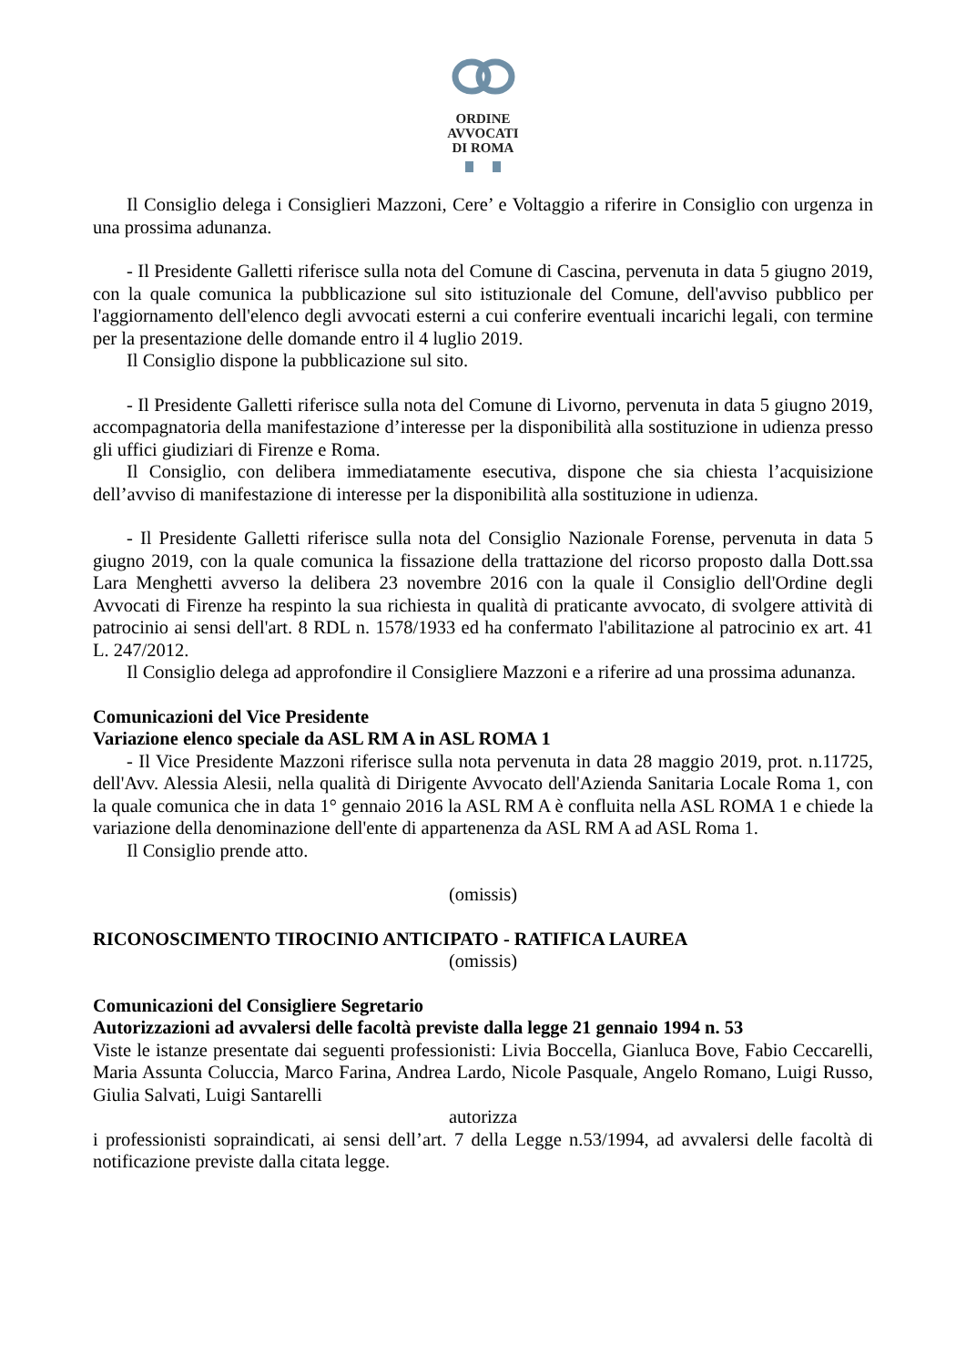ORDINE
AVVOCATI
DI ROMA
Il Consiglio delega i Consiglieri Mazzoni, Cere’ e Voltaggio a riferire in Consiglio con urgenza in una prossima adunanza.
- Il Presidente Galletti riferisce sulla nota del Comune di Cascina, pervenuta in data 5 giugno 2019, con la quale comunica la pubblicazione sul sito istituzionale del Comune, dell'avviso pubblico per l'aggiornamento dell'elenco degli avvocati esterni a cui conferire eventuali incarichi legali, con termine per la presentazione delle domande entro il 4 luglio 2019.
Il Consiglio dispone la pubblicazione sul sito.
- Il Presidente Galletti riferisce sulla nota del Comune di Livorno, pervenuta in data 5 giugno 2019, accompagnatoria della manifestazione d’interesse per la disponibilità alla sostituzione in udienza presso gli uffici giudiziari di Firenze e Roma.
Il Consiglio, con delibera immediatamente esecutiva, dispone che sia chiesta l’acquisizione dell’avviso di manifestazione di interesse per la disponibilità alla sostituzione in udienza.
- Il Presidente Galletti riferisce sulla nota del Consiglio Nazionale Forense, pervenuta in data 5 giugno 2019, con la quale comunica la fissazione della trattazione del ricorso proposto dalla Dott.ssa Lara Menghetti avverso la delibera 23 novembre 2016 con la quale il Consiglio dell'Ordine degli Avvocati di Firenze ha respinto la sua richiesta in qualità di praticante avvocato, di svolgere attività di patrocinio ai sensi dell'art. 8 RDL n. 1578/1933 ed ha confermato l'abilitazione al patrocinio ex art. 41 L. 247/2012.
Il Consiglio delega ad approfondire il Consigliere Mazzoni e a riferire ad una prossima adunanza.
Comunicazioni del Vice Presidente
Variazione elenco speciale da ASL RM A in ASL ROMA 1
- Il Vice Presidente Mazzoni riferisce sulla nota pervenuta in data 28 maggio 2019, prot. n.11725, dell'Avv. Alessia Alesii, nella qualità di Dirigente Avvocato dell'Azienda Sanitaria Locale Roma 1, con la quale comunica che in data 1° gennaio 2016 la ASL RM A è confluita nella ASL ROMA 1 e chiede la variazione della denominazione dell'ente di appartenenza da ASL RM A ad ASL Roma 1.
Il Consiglio prende atto.
(omissis)
RICONOSCIMENTO TIROCINIO ANTICIPATO - RATIFICA LAUREA
(omissis)
Comunicazioni del Consigliere Segretario
Autorizzazioni ad avvalersi delle facoltà previste dalla legge 21 gennaio 1994 n. 53
Viste le istanze presentate dai seguenti professionisti: Livia Boccella, Gianluca Bove, Fabio Ceccarelli, Maria Assunta Coluccia, Marco Farina, Andrea Lardo, Nicole Pasquale, Angelo Romano, Luigi Russo, Giulia Salvati, Luigi Santarelli
autorizza
i professionisti sopraindicati, ai sensi dell’art. 7 della Legge n.53/1994, ad avvalersi delle facoltà di notificazione previste dalla citata legge.